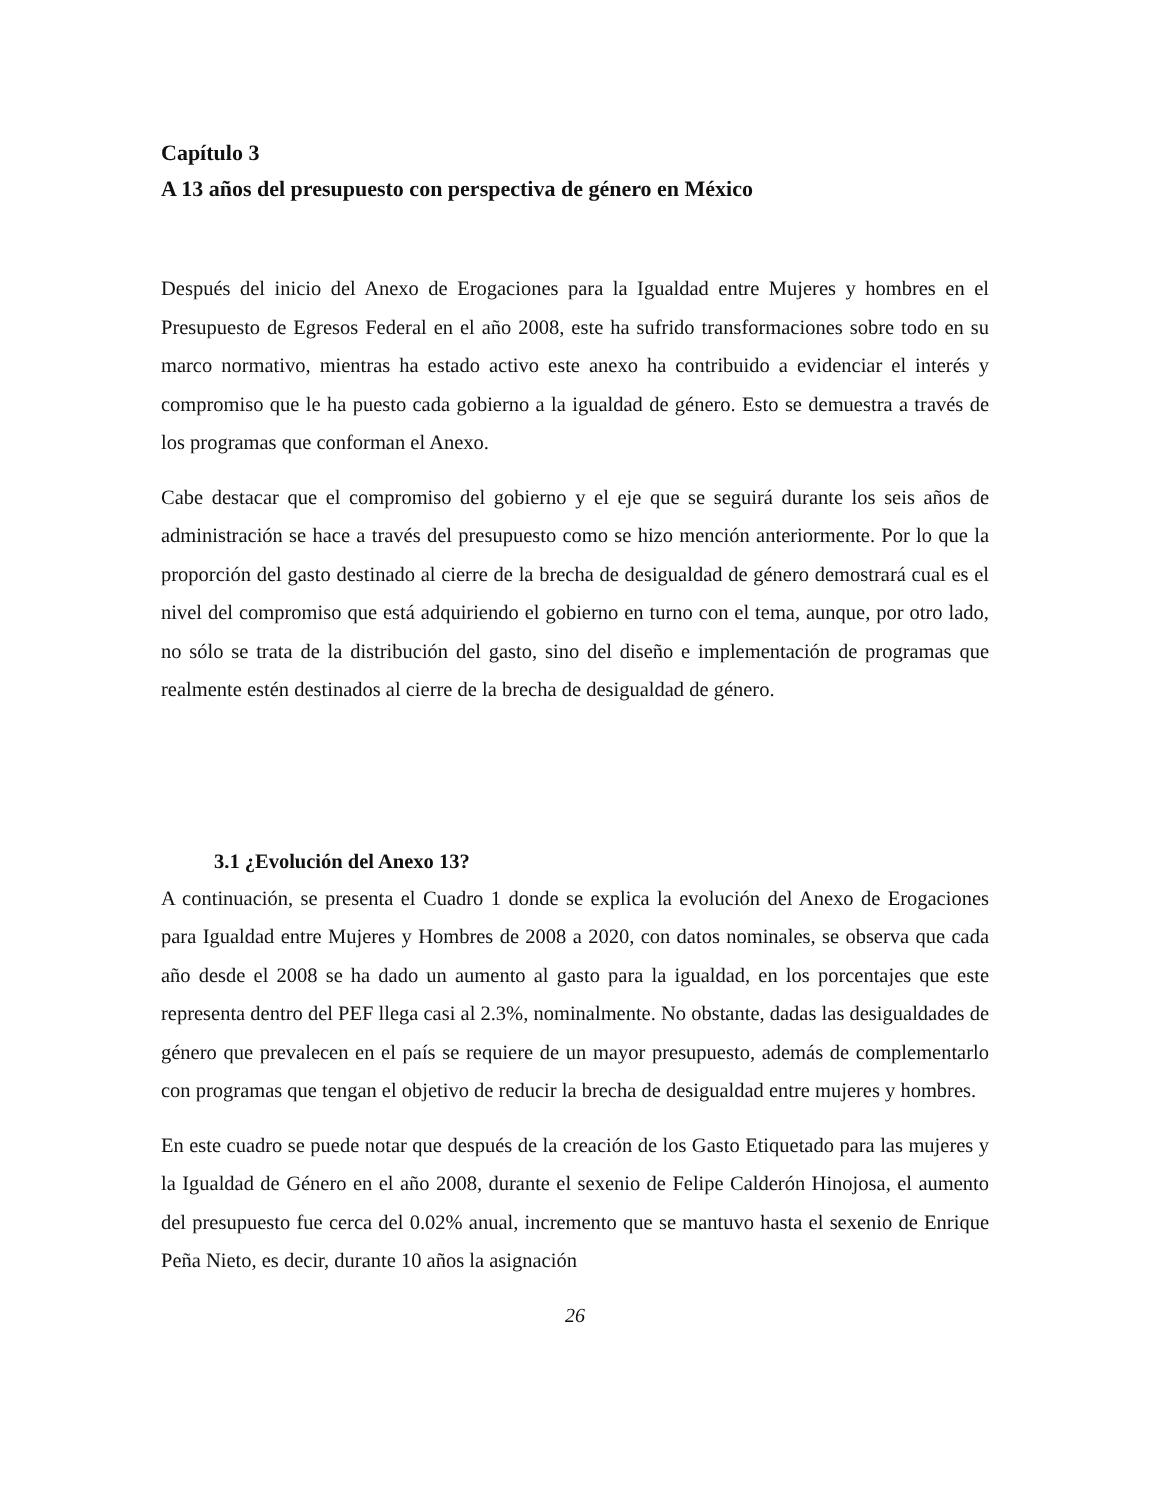Capítulo 3
A 13 años del presupuesto con perspectiva de género en México
Después del inicio del Anexo de Erogaciones para la Igualdad entre Mujeres y hombres en el Presupuesto de Egresos Federal en el año 2008, este ha sufrido transformaciones sobre todo en su marco normativo, mientras ha estado activo este anexo ha contribuido a evidenciar el interés y compromiso que le ha puesto cada gobierno a la igualdad de género. Esto se demuestra a través de los programas que conforman el Anexo.
Cabe destacar que el compromiso del gobierno y el eje que se seguirá durante los seis años de administración se hace a través del presupuesto como se hizo mención anteriormente. Por lo que la proporción del gasto destinado al cierre de la brecha de desigualdad de género demostrará cual es el nivel del compromiso que está adquiriendo el gobierno en turno con el tema, aunque, por otro lado, no sólo se trata de la distribución del gasto, sino del diseño e implementación de programas que realmente estén destinados al cierre de la brecha de desigualdad de género.
3.1 ¿Evolución del Anexo 13?
A continuación, se presenta el Cuadro 1 donde se explica la evolución del Anexo de Erogaciones para Igualdad entre Mujeres y Hombres de 2008 a 2020, con datos nominales, se observa que cada año desde el 2008 se ha dado un aumento al gasto para la igualdad, en los porcentajes que este representa dentro del PEF llega casi al 2.3%, nominalmente. No obstante, dadas las desigualdades de género que prevalecen en el país se requiere de un mayor presupuesto, además de complementarlo con programas que tengan el objetivo de reducir la brecha de desigualdad entre mujeres y hombres.
En este cuadro se puede notar que después de la creación de los Gasto Etiquetado para las mujeres y la Igualdad de Género en el año 2008, durante el sexenio de Felipe Calderón Hinojosa, el aumento del presupuesto fue cerca del 0.02% anual, incremento que se mantuvo hasta el sexenio de Enrique Peña Nieto, es decir, durante 10 años la asignación
26